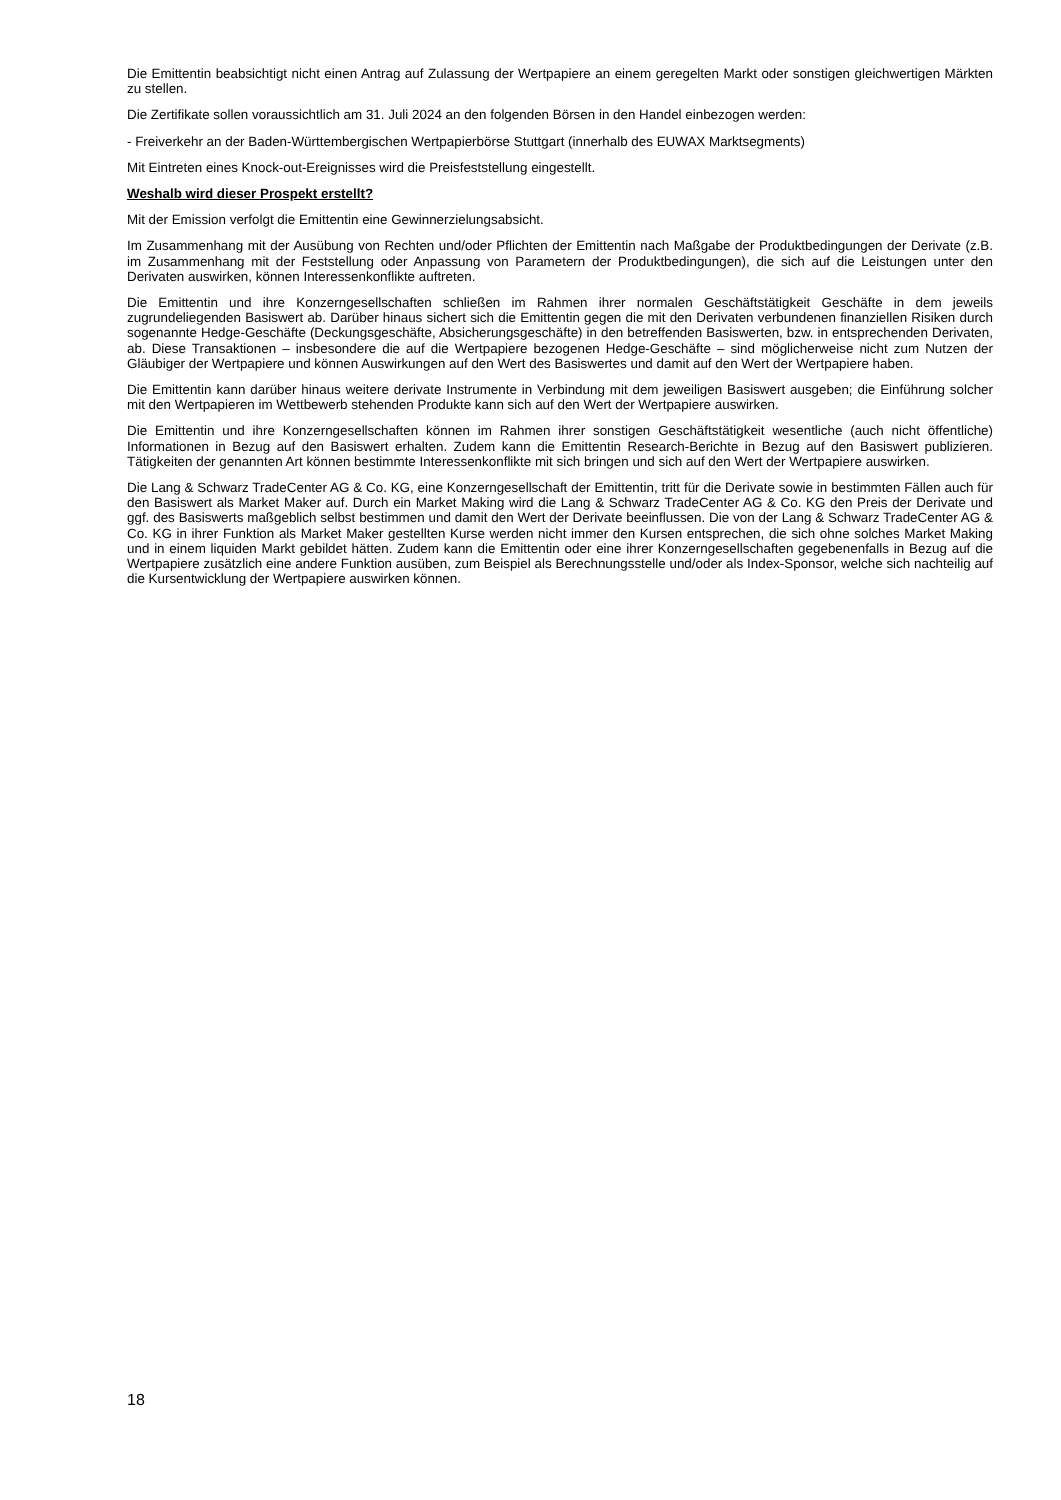Die Emittentin beabsichtigt nicht einen Antrag auf Zulassung der Wertpapiere an einem geregelten Markt oder sonstigen gleichwertigen Märkten zu stellen.
Die Zertifikate sollen voraussichtlich am 31. Juli 2024 an den folgenden Börsen in den Handel einbezogen werden:
- Freiverkehr an der Baden-Württembergischen Wertpapierbörse Stuttgart (innerhalb des EUWAX Marktsegments)
Mit Eintreten eines Knock-out-Ereignisses wird die Preisfeststellung eingestellt.
Weshalb wird dieser Prospekt erstellt?
Mit der Emission verfolgt die Emittentin eine Gewinnerzielungsabsicht.
Im Zusammenhang mit der Ausübung von Rechten und/oder Pflichten der Emittentin nach Maßgabe der Produktbedingungen der Derivate (z.B. im Zusammenhang mit der Feststellung oder Anpassung von Parametern der Produktbedingungen), die sich auf die Leistungen unter den Derivaten auswirken, können Interessenkonflikte auftreten.
Die Emittentin und ihre Konzerngesellschaften schließen im Rahmen ihrer normalen Geschäftstätigkeit Geschäfte in dem jeweils zugrundeliegenden Basiswert ab. Darüber hinaus sichert sich die Emittentin gegen die mit den Derivaten verbundenen finanziellen Risiken durch sogenannte Hedge-Geschäfte (Deckungsgeschäfte, Absicherungsgeschäfte) in den betreffenden Basiswerten, bzw. in entsprechenden Derivaten, ab. Diese Transaktionen – insbesondere die auf die Wertpapiere bezogenen Hedge-Geschäfte – sind möglicherweise nicht zum Nutzen der Gläubiger der Wertpapiere und können Auswirkungen auf den Wert des Basiswertes und damit auf den Wert der Wertpapiere haben.
Die Emittentin kann darüber hinaus weitere derivate Instrumente in Verbindung mit dem jeweiligen Basiswert ausgeben; die Einführung solcher mit den Wertpapieren im Wettbewerb stehenden Produkte kann sich auf den Wert der Wertpapiere auswirken.
Die Emittentin und ihre Konzerngesellschaften können im Rahmen ihrer sonstigen Geschäftstätigkeit wesentliche (auch nicht öffentliche) Informationen in Bezug auf den Basiswert erhalten. Zudem kann die Emittentin Research-Berichte in Bezug auf den Basiswert publizieren. Tätigkeiten der genannten Art können bestimmte Interessenkonflikte mit sich bringen und sich auf den Wert der Wertpapiere auswirken.
Die Lang & Schwarz TradeCenter AG & Co. KG, eine Konzerngesellschaft der Emittentin, tritt für die Derivate sowie in bestimmten Fällen auch für den Basiswert als Market Maker auf. Durch ein Market Making wird die Lang & Schwarz TradeCenter AG & Co. KG den Preis der Derivate und ggf. des Basiswerts maßgeblich selbst bestimmen und damit den Wert der Derivate beeinflussen. Die von der Lang & Schwarz TradeCenter AG & Co. KG in ihrer Funktion als Market Maker gestellten Kurse werden nicht immer den Kursen entsprechen, die sich ohne solches Market Making und in einem liquiden Markt gebildet hätten. Zudem kann die Emittentin oder eine ihrer Konzerngesellschaften gegebenenfalls in Bezug auf die Wertpapiere zusätzlich eine andere Funktion ausüben, zum Beispiel als Berechnungsstelle und/oder als Index-Sponsor, welche sich nachteilig auf die Kursentwicklung der Wertpapiere auswirken können.
18